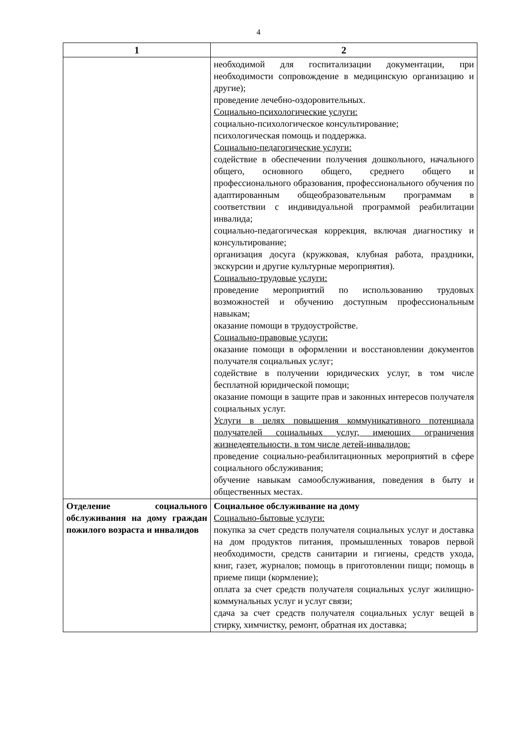4
| 1 | 2 |
| --- | --- |
| | необходимой для госпитализации документации, при необходимости сопровождение в медицинскую организацию и другие); проведение лечебно-оздоровительных. Социально-психологические услуги: социально-психологическое консультирование; психологическая помощь и поддержка. Социально-педагогические услуги: содействие в обеспечении получения дошкольного, начального общего, основного общего, среднего общего и профессионального образования, профессионального обучения по адаптированным общеобразовательным программам в соответствии с индивидуальной программой реабилитации инвалида; социально-педагогическая коррекция, включая диагностику и консультирование; организация досуга (кружковая, клубная работа, праздники, экскурсии и другие культурные мероприятия). Социально-трудовые услуги: проведение мероприятий по использованию трудовых возможностей и обучению доступным профессиональным навыкам; оказание помощи в трудоустройстве. Социально-правовые услуги: оказание помощи в оформлении и восстановлении документов получателя социальных услуг; содействие в получении юридических услуг, в том числе бесплатной юридической помощи; оказание помощи в защите прав и законных интересов получателя социальных услуг. Услуги в целях повышения коммуникативного потенциала получателей социальных услуг, имеющих ограничения жизнедеятельности, в том числе детей-инвалидов: проведение социально-реабилитационных мероприятий в сфере социального обслуживания; обучение навыкам самообслуживания, поведения в быту и общественных местах. |
| Отделение социального обслуживания на дому граждан пожилого возраста и инвалидов | Социальное обслуживание на дому Социально-бытовые услуги: покупка за счет средств получателя социальных услуг и доставка на дом продуктов питания, промышленных товаров первой необходимости, средств санитарии и гигиены, средств ухода, книг, газет, журналов; помощь в приготовлении пищи; помощь в приеме пищи (кормление); оплата за счет средств получателя социальных услуг жилищно-коммунальных услуг и услуг связи; сдача за счет средств получателя социальных услуг вещей в стирку, химчистку, ремонт, обратная их доставка; |